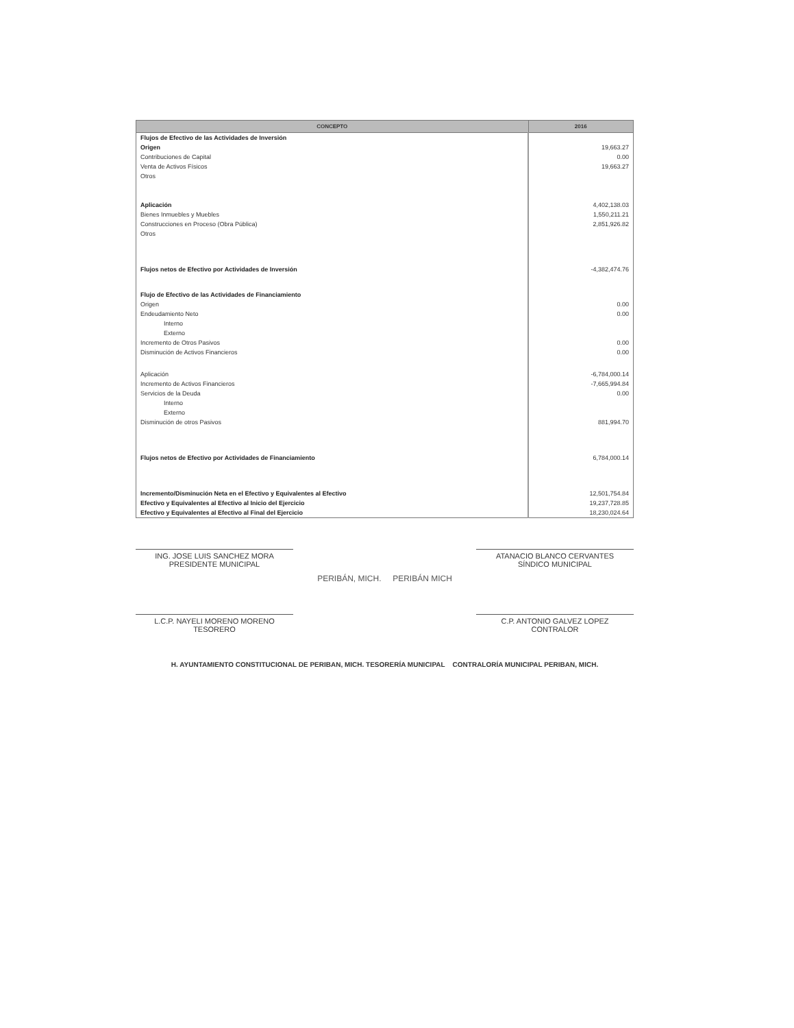| CONCEPTO | 2016 |
| --- | --- |
| Flujos de Efectivo de las Actividades de Inversión | |
| Origen | 19,663.27 |
| Contribuciones de Capital | 0.00 |
| Venta de Activos Físicos | 19,663.27 |
| Otros | |
| Aplicación | 4,402,138.03 |
| Bienes Inmuebles y Muebles | 1,550,211.21 |
| Construcciones en Proceso (Obra Pública) | 2,851,926.82 |
| Otros | |
| Flujos netos de Efectivo por Actividades de Inversión | -4,382,474.76 |
| Flujo de Efectivo de las Actividades de Financiamiento | |
| Origen | 0.00 |
| Endeudamiento Neto | 0.00 |
| Interno | |
| Externo | |
| Incremento de Otros Pasivos | 0.00 |
| Disminución de Activos Financieros | 0.00 |
| Aplicación | -6,784,000.14 |
| Incremento de Activos Financieros | -7,665,994.84 |
| Servicios de la Deuda | 0.00 |
| Interno | |
| Externo | |
| Disminución de otros Pasivos | 881,994.70 |
| Flujos netos de Efectivo por Actividades de Financiamiento | 6,784,000.14 |
| Incremento/Disminución Neta en el Efectivo y Equivalentes al Efectivo | 12,501,754.84 |
| Efectivo y Equivalentes al Efectivo al Inicio del Ejercicio | 19,237,728.85 |
| Efectivo y Equivalentes al Efectivo al Final del Ejercicio | 18,230,024.64 |
ING. JOSE LUIS SANCHEZ MORA
PRESIDENTE MUNICIPAL
ATANACIO BLANCO CERVANTES
SÍNDICO MUNICIPAL
PERIBÁN, MICH. PERIBÁN MICH
L.C.P. NAYELI MORENO MORENO
TESORERO
C.P. ANTONIO GALVEZ LOPEZ
CONTRALOR
H. AYUNTAMIENTO CONSTITUCIONAL DE PERIBAN, MICH. TESORERÍA MUNICIPAL CONTRALORÍA MUNICIPAL PERIBAN, MICH.